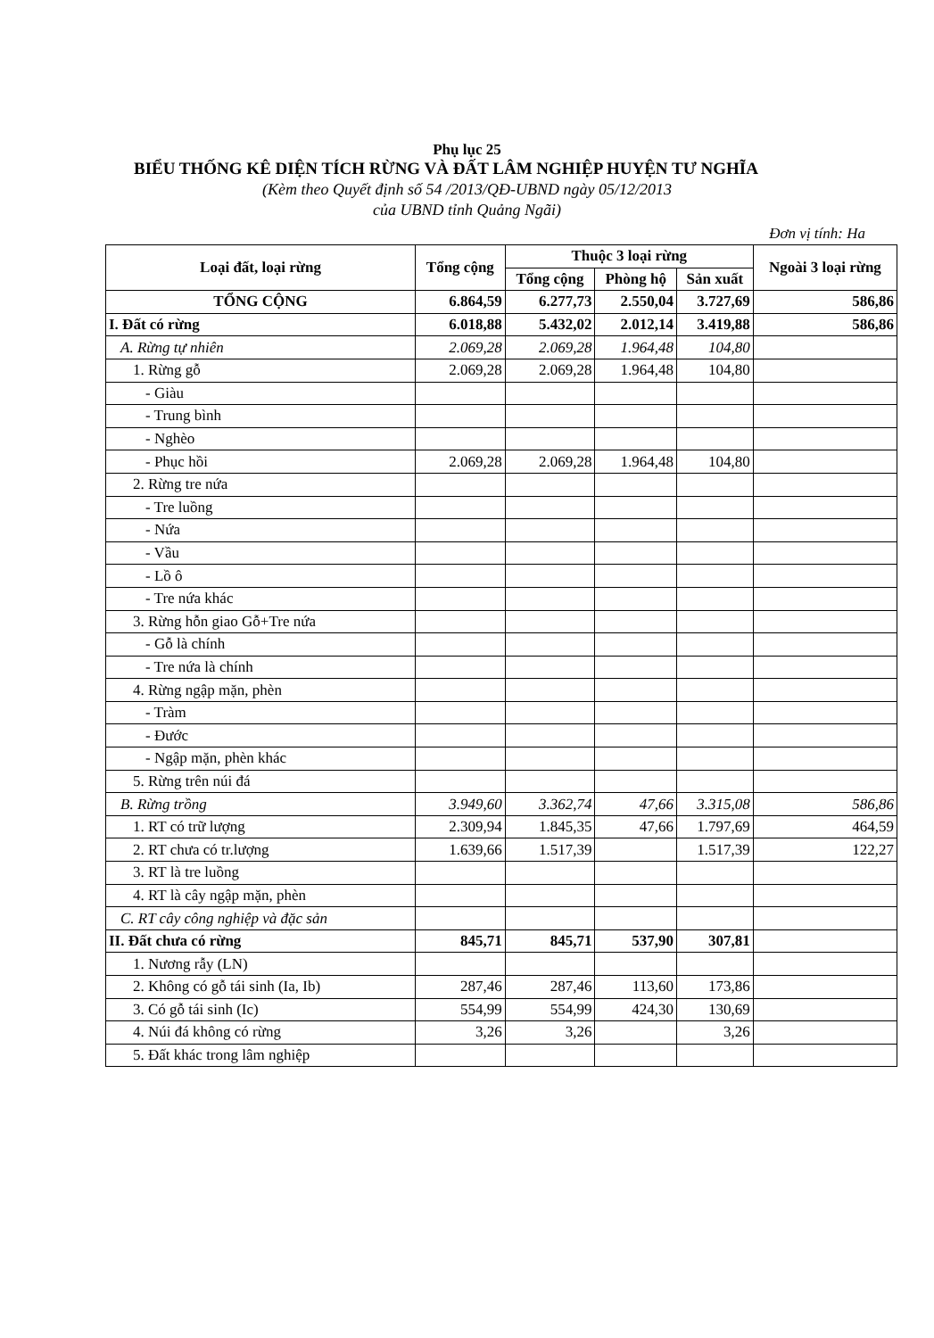Phụ lục 25
BIỂU THỐNG KÊ DIỆN TÍCH RỪNG VÀ ĐẤT LÂM NGHIỆP HUYỆN TƯ NGHĨA
(Kèm theo Quyết định số 54 /2013/QĐ-UBND ngày 05/12/2013
của UBND tỉnh Quảng Ngãi)
Đơn vị tính: Ha
| Loại đất, loại rừng | Tổng cộng | Thuộc 3 loại rừng | | | Ngoài 3 loại rừng |
| --- | --- | --- | --- | --- | --- |
| | | Tổng cộng | Phòng hộ | Sản xuất | |
| TỔNG CỘNG | 6.864,59 | 6.277,73 | 2.550,04 | 3.727,69 | 586,86 |
| I. Đất có rừng | 6.018,88 | 5.432,02 | 2.012,14 | 3.419,88 | 586,86 |
| A. Rừng tự nhiên | 2.069,28 | 2.069,28 | 1.964,48 | 104,80 | |
| 1. Rừng gỗ | 2.069,28 | 2.069,28 | 1.964,48 | 104,80 | |
| - Giàu | | | | | |
| - Trung bình | | | | | |
| - Nghèo | | | | | |
| - Phục hồi | 2.069,28 | 2.069,28 | 1.964,48 | 104,80 | |
| 2. Rừng tre nứa | | | | | |
| - Tre luồng | | | | | |
| - Nứa | | | | | |
| - Vầu | | | | | |
| - Lồ ô | | | | | |
| - Tre nứa khác | | | | | |
| 3. Rừng hỗn giao Gỗ+Tre nứa | | | | | |
| - Gỗ là chính | | | | | |
| - Tre nứa là chính | | | | | |
| 4. Rừng ngập mặn, phèn | | | | | |
| - Tràm | | | | | |
| - Đước | | | | | |
| - Ngập mặn, phèn khác | | | | | |
| 5. Rừng trên núi đá | | | | | |
| B. Rừng trồng | 3.949,60 | 3.362,74 | 47,66 | 3.315,08 | 586,86 |
| 1. RT có trữ lượng | 2.309,94 | 1.845,35 | 47,66 | 1.797,69 | 464,59 |
| 2. RT chưa có tr.lượng | 1.639,66 | 1.517,39 | | 1.517,39 | 122,27 |
| 3. RT là tre luồng | | | | | |
| 4. RT là cây ngập mặn, phèn | | | | | |
| C. RT cây công nghiệp và đặc sản | | | | | |
| II. Đất chưa có rừng | 845,71 | 845,71 | 537,90 | 307,81 | |
| 1. Nương rẫy (LN) | | | | | |
| 2. Không có gỗ tái sinh (Ia, Ib) | 287,46 | 287,46 | 113,60 | 173,86 | |
| 3. Có gỗ tái sinh (Ic) | 554,99 | 554,99 | 424,30 | 130,69 | |
| 4. Núi đá không có rừng | 3,26 | 3,26 | | 3,26 | |
| 5. Đất khác trong lâm nghiệp | | | | | |